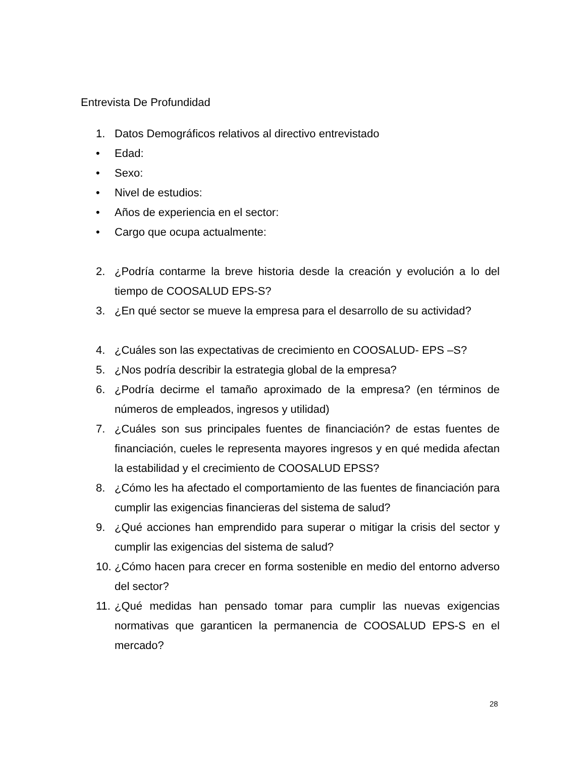Entrevista De Profundidad
1. Datos Demográficos relativos al directivo entrevistado
• Edad:
• Sexo:
• Nivel de estudios:
• Años de experiencia en el sector:
• Cargo que ocupa actualmente:
2. ¿Podría contarme la breve historia desde la creación y evolución a lo del tiempo de COOSALUD EPS-S?
3. ¿En qué sector se mueve la empresa para el desarrollo de su actividad?
4. ¿Cuáles son las expectativas de crecimiento en COOSALUD- EPS –S?
5. ¿Nos podría describir la estrategia global de la empresa?
6. ¿Podría decirme el tamaño aproximado de la empresa? (en términos de números de empleados, ingresos y utilidad)
7. ¿Cuáles son sus principales fuentes de financiación? de estas fuentes de financiación, cueles le representa mayores ingresos y en qué medida afectan la estabilidad y el crecimiento de COOSALUD EPSS?
8. ¿Cómo les ha afectado el comportamiento de las fuentes de financiación para cumplir las exigencias financieras del sistema de salud?
9. ¿Qué acciones han emprendido para superar o mitigar la crisis del sector y cumplir las exigencias del sistema de salud?
10. ¿Cómo hacen para crecer en forma sostenible en medio del entorno adverso del sector?
11. ¿Qué medidas han pensado tomar para cumplir las nuevas exigencias normativas que garanticen la permanencia de COOSALUD EPS-S en el mercado?
28